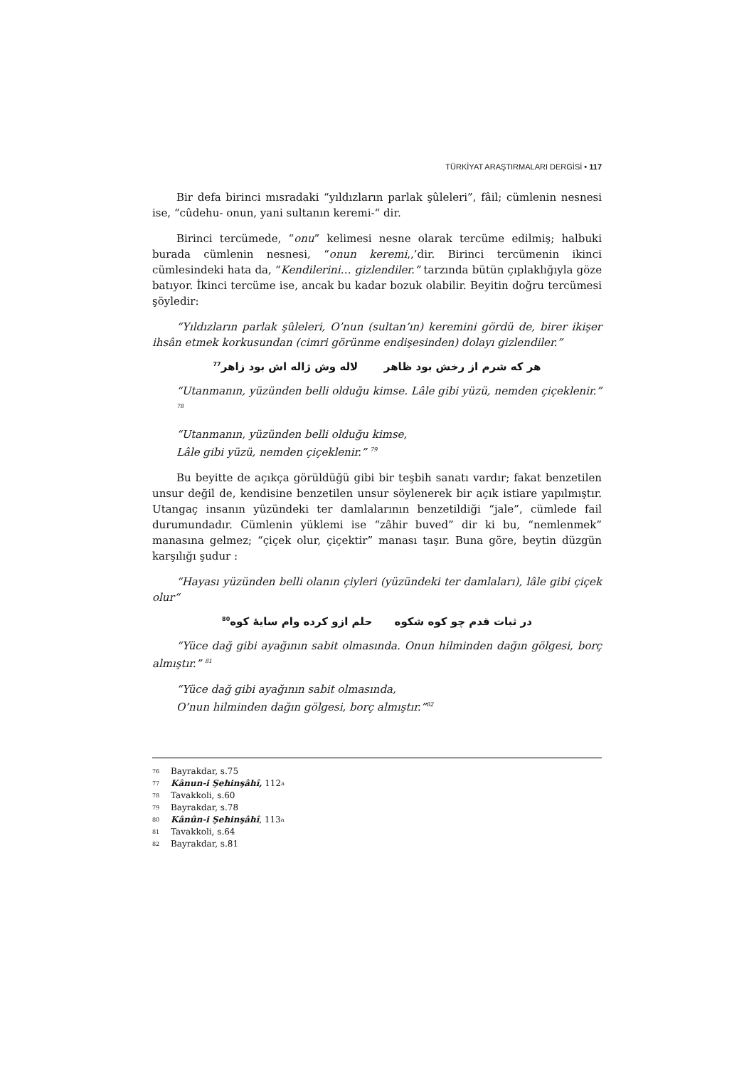TÜRKİYAT ARAŞTIRMALARI DERGİSİ • 117
Bir defa birinci mısradaki “yıldızların parlak şûleleri”, fâil; cümlenin nesnesi ise, “cûdehu- onun, yani sultanın keremi-“ dir.
Birinci tercümede, “onu” kelimesi nesne olarak tercüme edilmiş; halbuki burada cümlenin nesnesi, “onun keremi,,’dir. Birinci tercümenin ikinci cümlesindeki hata da, “Kendilerini… gizlendiler.” tarzında bütün çıplaklığıyla göze batıyor. İkinci tercüme ise, ancak bu kadar bozuk olabilir. Beyitin doğru tercümesi şöyledir:
“Yıldızların parlak şûleleri, O’nun (sultan’ın) keremini gördü de, birer ikişer ihsân etmek korkusundan (cimri görünme endişesinden) dolayı gizlendiler.”
هر كه شرم از رخش بود ظاهر لاله وش ژاله اش بود زاهر<sup>77</sup>
“Utanmanın, yüzünden belli olduğu kimse. Lâle gibi yüzü, nemden çiçeklenir.” <sup>78</sup>
“Utanmanın, yüzünden belli olduğu kimse,
Lâle gibi yüzü, nemden çiçeklenir.” <sup>79</sup>
Bu beyitte de açıkça görüldüğü gibi bir teşbih sanatı vardır; fakat benzetilen unsur değil de, kendisine benzetilen unsur söylenerek bir açık istiare yapılmıştır. Utangaç insanın yüzündeki ter damlalarının benzetildiği “jale”, cümlede fail durumundadır. Cümlenin yüklemi ise “zâhir buved” dir ki bu, “nemlenmek” manasına gelmez; “çiçek olur, çiçektir” manası taşır. Buna göre, beytin düzgün karşılığı şudur :
“Hayası yüzünden belli olanın çiyleri (yüzündeki ter damlaları), lâle gibi çiçek olur“
در ثبات قدم چو كوه شكوه حلم ازو كرده وام سايۀ كوه<sup>80</sup>
“Yüce dağ gibi ayağının sabit olmasında. Onun hilminden dağın gölgesi, borç almıştır.” <sup>81</sup>
“Yüce dağ gibi ayağının sabit olmasında,
O’nun hilminden dağın gölgesi, borç almıştır.”<sup>82</sup>
76 Bayrakdar, s.75
77 Kânun-i Şehinşâhî, 112<sup>a</sup>
78 Tavakkoli, s.60
79 Bayrakdar, s.78
80 Kânûn-i Şehinşâhî, 113<sup>a</sup>
81 Tavakkoli, s.64
82 Bayrakdar, s.81